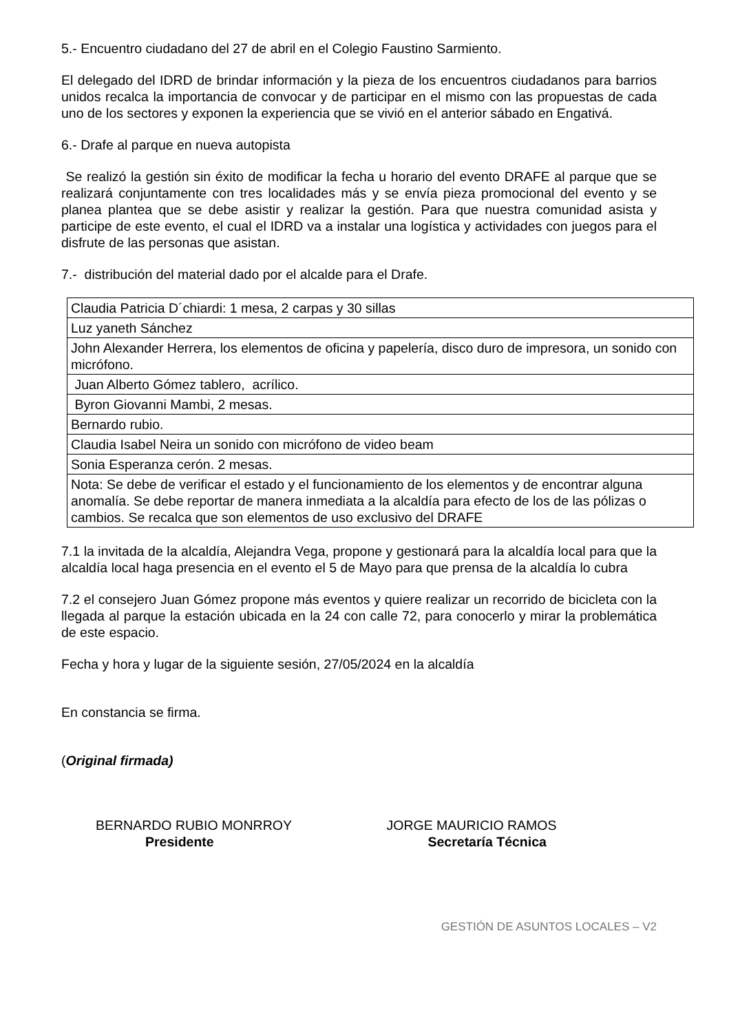5.- Encuentro ciudadano del 27 de abril en el Colegio Faustino Sarmiento.
El delegado del IDRD de brindar información y la pieza de los encuentros ciudadanos para barrios unidos recalca la importancia de convocar y de participar en el mismo con las propuestas de cada uno de los sectores y exponen la experiencia que se vivió en el anterior sábado en Engativá.
6.- Drafe al parque en nueva autopista
Se realizó la gestión sin éxito de modificar la fecha u horario del evento DRAFE al parque que se realizará conjuntamente con tres localidades más y se envía pieza promocional del evento y se planea plantea que se debe asistir y realizar la gestión. Para que nuestra comunidad asista y participe de este evento, el cual el IDRD va a instalar una logística y actividades con juegos para el disfrute de las personas que asistan.
7.- distribución del material dado por el alcalde para el Drafe.
| Claudia Patricia D´chiardi: 1 mesa, 2 carpas y 30 sillas |
| Luz yaneth Sánchez |
| John Alexander Herrera, los elementos de oficina y papelería, disco duro de impresora, un sonido con micrófono. |
| Juan Alberto Gómez tablero, acrílico. |
| Byron Giovanni Mambi, 2 mesas. |
| Bernardo rubio. |
| Claudia Isabel Neira un sonido con micrófono de video beam |
| Sonia Esperanza cerón. 2 mesas. |
| Nota: Se debe de verificar el estado y el funcionamiento de los elementos y de encontrar alguna anomalía. Se debe reportar de manera inmediata a la alcaldía para efecto de los de las pólizas o cambios. Se recalca que son elementos de uso exclusivo del DRAFE |
7.1 la invitada de la alcaldía, Alejandra Vega, propone y gestionará para la alcaldía local para que la alcaldía local haga presencia en el evento el 5 de Mayo para que prensa de la alcaldía lo cubra
7.2 el consejero Juan Gómez propone más eventos y quiere realizar un recorrido de bicicleta con la llegada al parque la estación ubicada en la 24 con calle 72, para conocerlo y mirar la problemática de este espacio.
Fecha y hora y lugar de la siguiente sesión, 27/05/2024 en la alcaldía
En constancia se firma.
(Original firmada)
BERNARDO RUBIO MONRROY
Presidente
JORGE MAURICIO RAMOS
Secretaría Técnica
GESTIÓN DE ASUNTOS LOCALES – V2